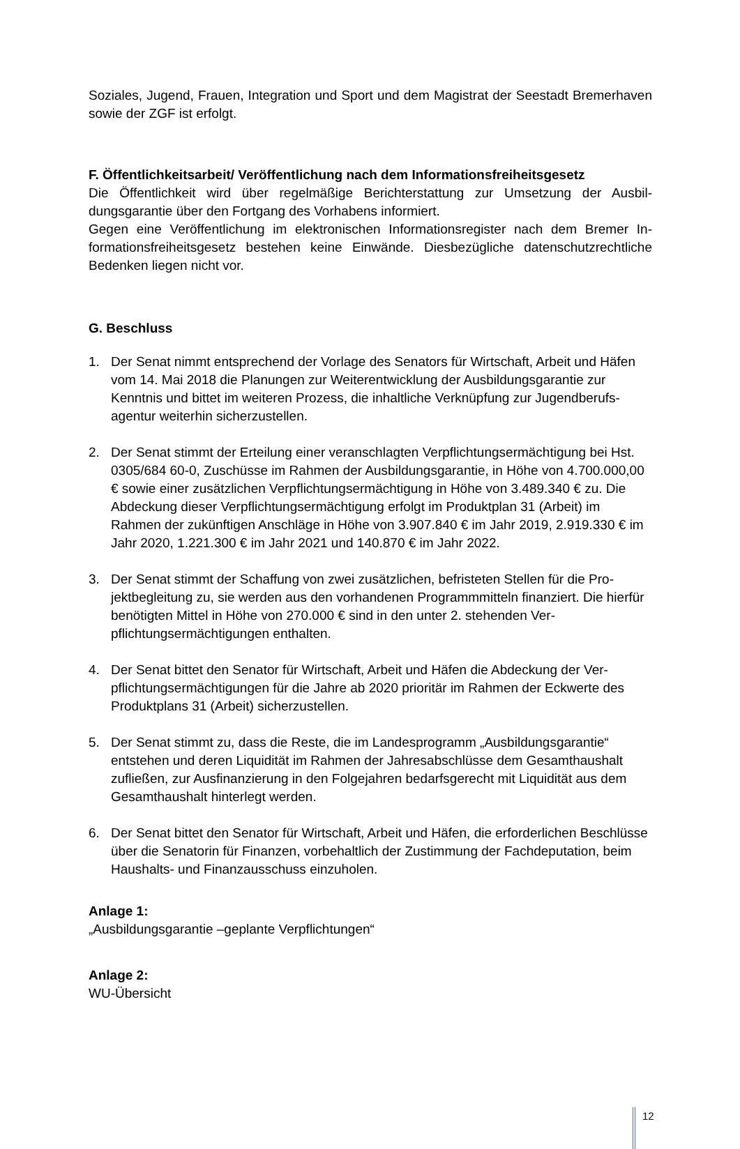Soziales, Jugend, Frauen, Integration und Sport und dem Magistrat der Seestadt Bremer­haven sowie der ZGF ist erfolgt.
F. Öffentlichkeitsarbeit/ Veröffentlichung nach dem Informationsfreiheitsgesetz
Die Öffentlichkeit wird über regelmäßige Berichterstattung zur Umsetzung der Ausbil­dungsgarantie über den Fortgang des Vorhabens informiert.
Gegen eine Veröffentlichung im elektronischen Informationsregister nach dem Bremer In­formationsfreiheitsgesetz bestehen keine Einwände. Diesbezügliche datenschutzrechtliche Bedenken liegen nicht vor.
G. Beschluss
1. Der Senat nimmt entsprechend der Vorlage des Senators für Wirtschaft, Arbeit und Hä­fen vom 14. Mai 2018 die Planungen zur Weiterentwicklung der Ausbildungsgarantie zur Kenntnis und bittet im weiteren Prozess, die inhaltliche Verknüpfung zur Jugendberufs­agentur weiterhin sicherzustellen.
2. Der Senat stimmt der Erteilung einer veranschlagten Verpflichtungsermächtigung bei Hst. 0305/684 60-0, Zuschüsse im Rahmen der Ausbildungsgarantie, in Höhe von 4.700.000,00 € sowie einer zusätzlichen Verpflichtungsermächtigung in Höhe von 3.489.340 € zu. Die Abdeckung dieser Verpflichtungsermächtigung erfolgt im Produkt­plan 31 (Arbeit) im Rahmen der zukünftigen Anschläge in Höhe von 3.907.840 € im Jahr 2019, 2.919.330 € im Jahr 2020, 1.221.300 € im Jahr 2021 und 140.870 € im Jahr 2022.
3. Der Senat stimmt der Schaffung von zwei zusätzlichen, befristeten Stellen für die Pro­jektbegleitung zu, sie werden aus den vorhandenen Programmmitteln finanziert. Die hierfür benötigten Mittel in Höhe von 270.000 € sind in den unter 2. stehenden Ver­pflichtungsermächtigungen enthalten.
4. Der Senat bittet den Senator für Wirtschaft, Arbeit und Häfen die Abdeckung der Ver­pflichtungsermächtigungen für die Jahre ab 2020 prioritär im Rahmen der Eckwerte des Produktplans 31 (Arbeit) sicherzustellen.
5. Der Senat stimmt zu, dass die Reste, die im Landesprogramm „Ausbildungsgarantie“ entstehen und deren Liquidität im Rahmen der Jahresabschlüsse dem Gesamthaus­halt zufließen, zur Ausfinanzierung in den Folgejahren bedarfsgerecht mit Liquidität aus dem Gesamthaushalt hinterlegt werden.
6. Der Senat bittet den Senator für Wirtschaft, Arbeit und Häfen, die erforderlichen Be­schlüsse über die Senatorin für Finanzen, vorbehaltlich der Zustimmung der Fachdeputa­tion, beim Haushalts- und Finanzausschuss einzuholen.
Anlage 1:
„Ausbildungsgarantie –geplante Verpflichtungen“
Anlage 2:
WU-Übersicht
12